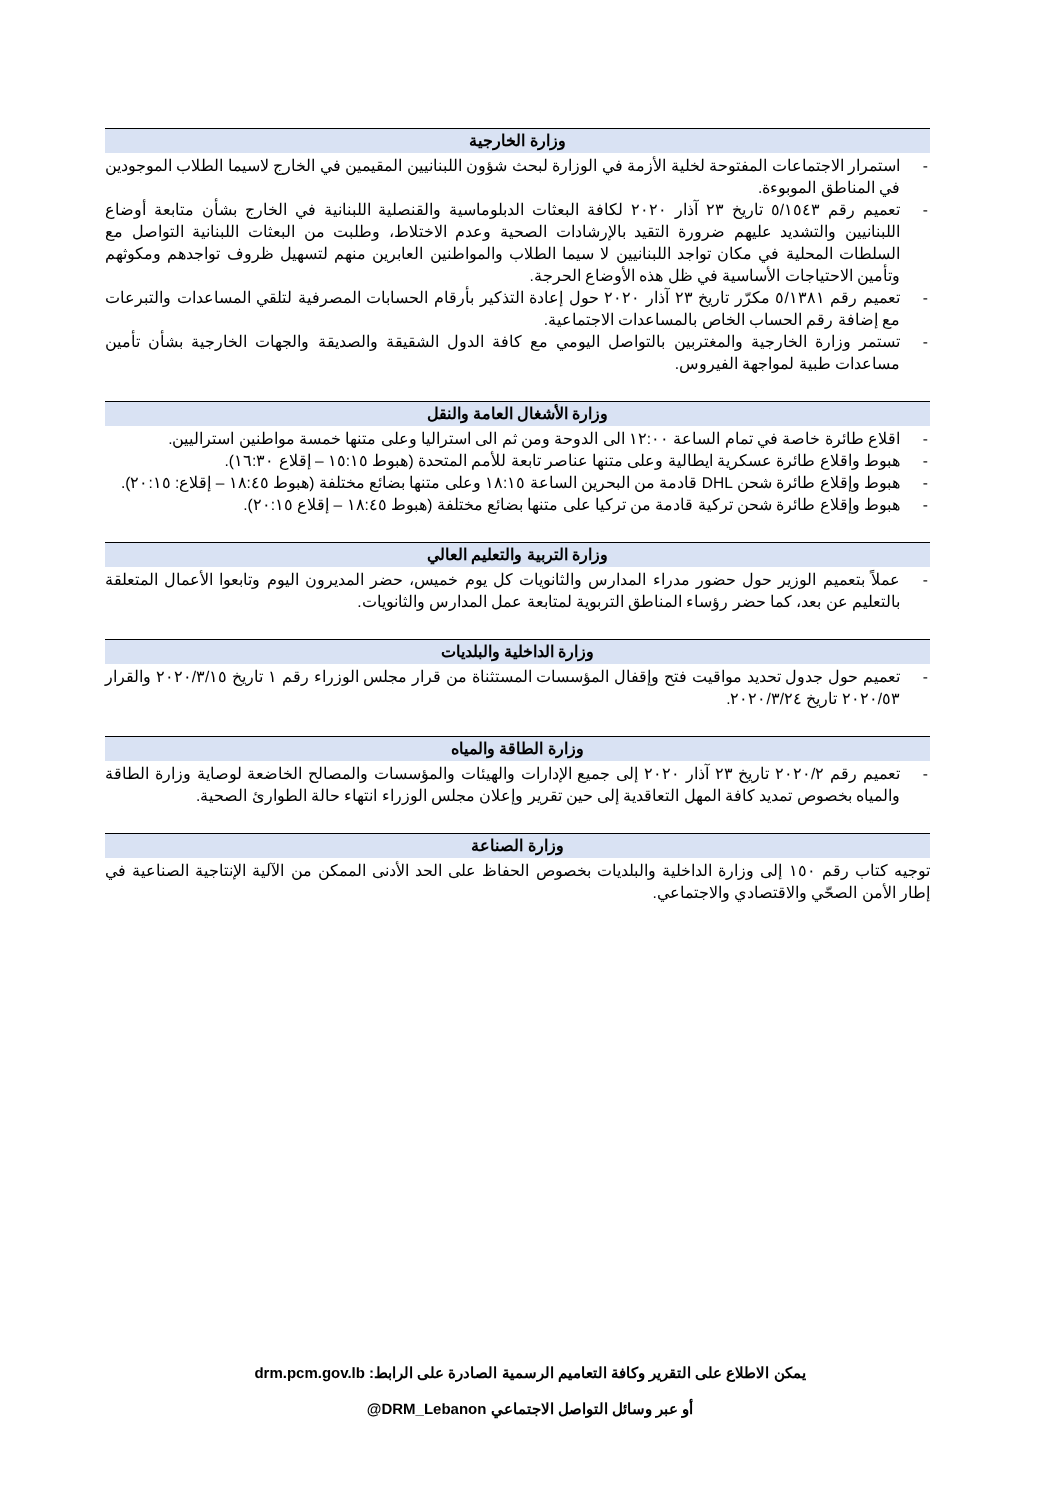وزارة الخارجية
- استمرار الاجتماعات المفتوحة لخلية الأزمة في الوزارة لبحث شؤون اللبنانيين المقيمين في الخارج لاسيما الطلاب الموجودين في المناطق الموبوءة.
- تعميم رقم ٥/١٥٤٣ تاريخ ٢٣ آذار ٢٠٢٠ لكافة البعثات الدبلوماسية والقنصلية اللبنانية في الخارج بشأن متابعة أوضاع اللبنانيين والتشديد عليهم ضرورة التقيد بالإرشادات الصحية وعدم الاختلاط، وطلبت من البعثات اللبنانية التواصل مع السلطات المحلية في مكان تواجد اللبنانيين لا سيما الطلاب والمواطنين العابرين منهم لتسهيل ظروف تواجدهم ومكوثهم وتأمين الاحتياجات الأساسية في ظل هذه الأوضاع الحرجة.
- تعميم رقم ٥/١٣٨١ مكرّر تاريخ ٢٣ آذار ٢٠٢٠ حول إعادة التذكير بأرقام الحسابات المصرفية لتلقي المساعدات والتبرعات مع إضافة رقم الحساب الخاص بالمساعدات الاجتماعية.
- تستمر وزارة الخارجية والمغتربين بالتواصل اليومي مع كافة الدول الشقيقة والصديقة والجهات الخارجية بشأن تأمين مساعدات طبية لمواجهة الفيروس.
وزارة الأشغال العامة والنقل
- اقلاع طائرة خاصة في تمام الساعة ١٢:٠٠ الى الدوحة ومن ثم الى استراليا وعلى متنها خمسة مواطنين استراليين.
- هبوط واقلاع طائرة عسكرية ايطالية وعلى متنها عناصر تابعة للأمم المتحدة (هبوط ١٥:١٥ – إقلاع ١٦:٣٠).
- هبوط وإقلاع طائرة شحن DHL قادمة من البحرين الساعة ١٨:١٥ وعلى متنها بضائع مختلفة (هبوط ١٨:٤٥ – إقلاع: ٢٠:١٥).
- هبوط وإقلاع طائرة شحن تركية قادمة من تركيا على متنها بضائع مختلفة (هبوط ١٨:٤٥ – إقلاع ٢٠:١٥).
وزارة التربية والتعليم العالي
- عملاً بتعميم الوزير حول حضور مدراء المدارس والثانويات كل يوم خميس، حضر المديرون اليوم وتابعوا الأعمال المتعلقة بالتعليم عن بعد، كما حضر رؤساء المناطق التربوية لمتابعة عمل المدارس والثانويات.
وزارة الداخلية والبلديات
- تعميم حول جدول تحديد مواقيت فتح وإقفال المؤسسات المستثناة من قرار مجلس الوزراء رقم ١ تاريخ ٢٠٢٠/٣/١٥ والقرار ٢٠٢٠/٥٣ تاريخ ٢٠٢٠/٣/٢٤.
وزارة الطاقة والمياه
- تعميم رقم ٢٠٢٠/٢ تاريخ ٢٣ آذار ٢٠٢٠ إلى جميع الإدارات والهيئات والمؤسسات والمصالح الخاضعة لوصاية وزارة الطاقة والمياه بخصوص تمديد كافة المهل التعاقدية إلى حين تقرير وإعلان مجلس الوزراء انتهاء حالة الطوارئ الصحية.
وزارة الصناعة
توجيه كتاب رقم ١٥٠ إلى وزارة الداخلية والبلديات بخصوص الحفاظ على الحد الأدنى الممكن من الآلية الإنتاجية الصناعية في إطار الأمن الصحّي والاقتصادي والاجتماعي.
يمكن الاطلاع على التقرير وكافة التعاميم الرسمية الصادرة على الرابط: drm.pcm.gov.lb
أو عبر وسائل التواصل الاجتماعي DRM_Lebanon@